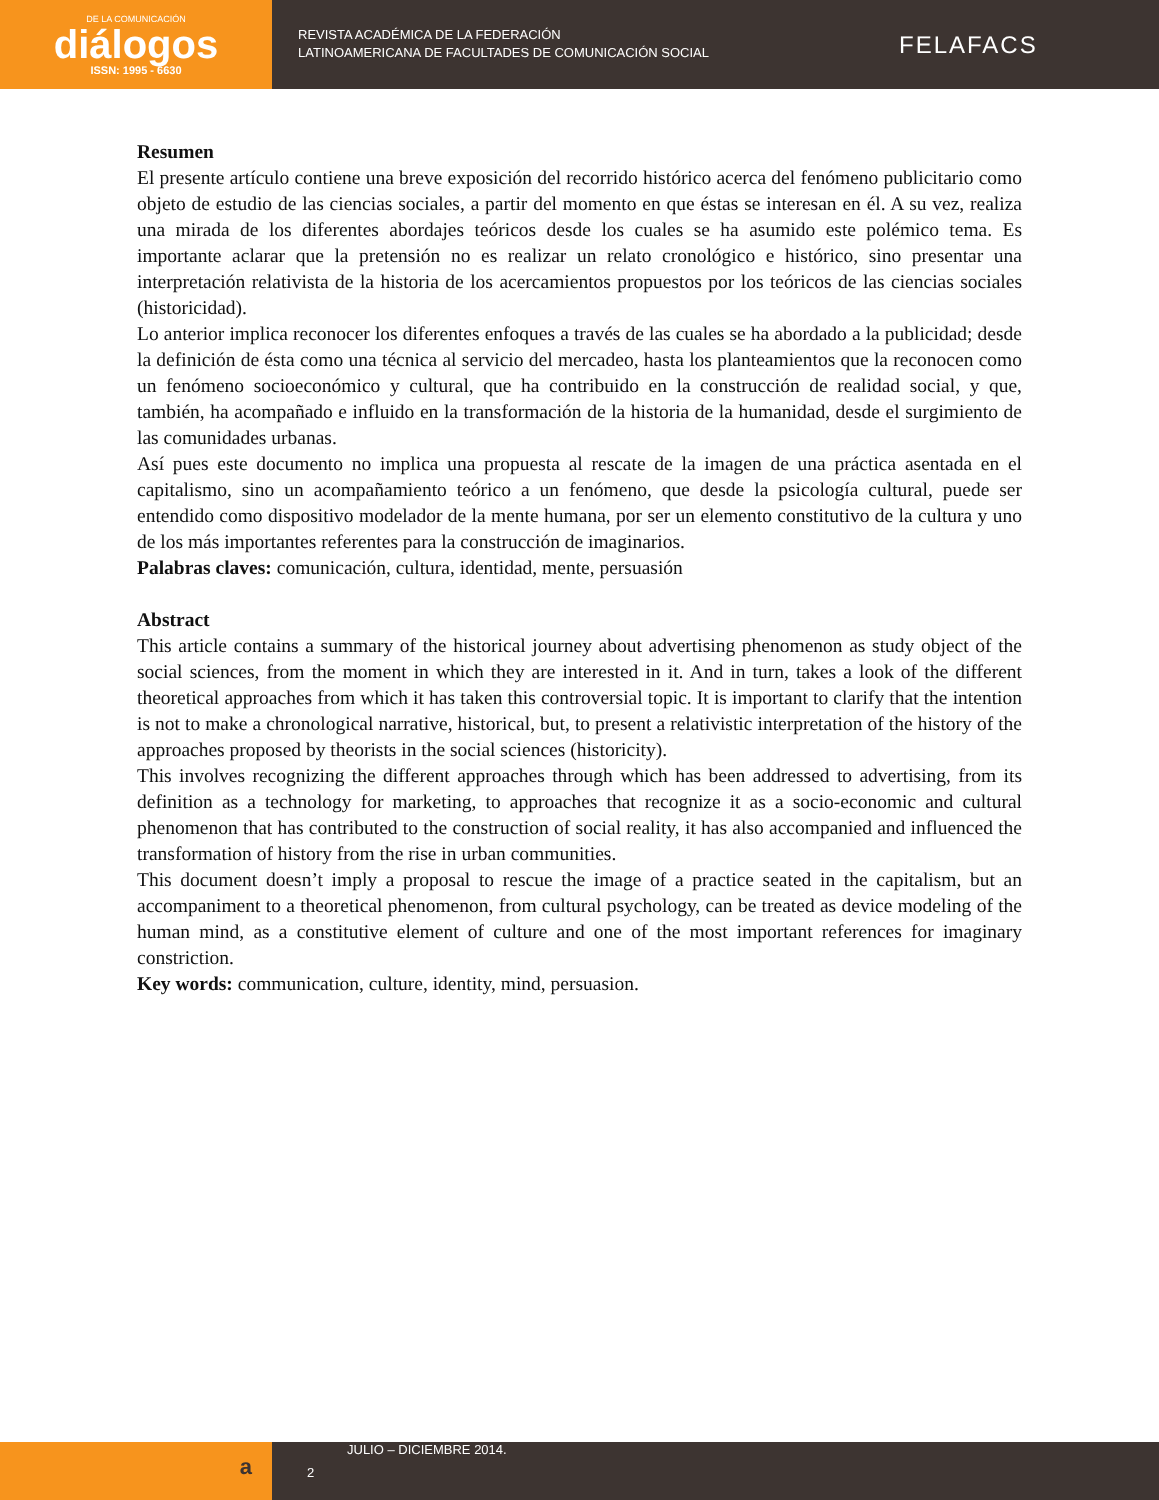DE LA COMUNICACIÓN
diálogos
ISSN: 1995 - 6630
REVISTA ACADÉMICA DE LA FEDERACIÓN
LATINOAMERICANA DE FACULTADES DE COMUNICACIÓN SOCIAL
FELAFACS
Resumen
El presente artículo contiene una breve exposición del recorrido histórico acerca del fenómeno publicitario como objeto de estudio de las ciencias sociales, a partir del momento en que éstas se interesan en él. A su vez, realiza una mirada de los diferentes abordajes teóricos desde los cuales se ha asumido este polémico tema. Es importante aclarar que la pretensión no es realizar un relato cronológico e histórico, sino presentar una interpretación relativista de la historia de los acercamientos propuestos por los teóricos de las ciencias sociales (historicidad).
Lo anterior implica reconocer los diferentes enfoques a través de las cuales se ha abordado a la publicidad; desde la definición de ésta como una técnica al servicio del mercadeo, hasta los planteamientos que la reconocen como un fenómeno socioeconómico y cultural, que ha contribuido en la construcción de realidad social, y que, también, ha acompañado e influido en la transformación de la historia de la humanidad, desde el surgimiento de las comunidades urbanas.
Así pues este documento no implica una propuesta al rescate de la imagen de una práctica asentada en el capitalismo, sino un acompañamiento teórico a un fenómeno, que desde la psicología cultural, puede ser entendido como dispositivo modelador de la mente humana, por ser un elemento constitutivo de la cultura y uno de los más importantes referentes para la construcción de imaginarios.
Palabras claves: comunicación, cultura, identidad, mente, persuasión
Abstract
This article contains a summary of the historical journey about advertising phenomenon as study object of the social sciences, from the moment in which they are interested in it. And in turn, takes a look of the different theoretical approaches from which it has taken this controversial topic. It is important to clarify that the intention is not to make a chronological narrative, historical, but, to present a relativistic interpretation of the history of the approaches proposed by theorists in the social sciences (historicity).
This involves recognizing the different approaches through which has been addressed to advertising, from its definition as a technology for marketing, to approaches that recognize it as a socio-economic and cultural phenomenon that has contributed to the construction of social reality, it has also accompanied and influenced the transformation of history from the rise in urban communities.
This document doesn’t imply a proposal to rescue the image of a practice seated in the capitalism, but an accompaniment to a theoretical phenomenon, from cultural psychology, can be treated as device modeling of the human mind, as a constitutive element of culture and one of the most important references for imaginary constriction.
Key words: communication, culture, identity, mind, persuasion.
a
JULIO – DICIEMBRE 2014.
2